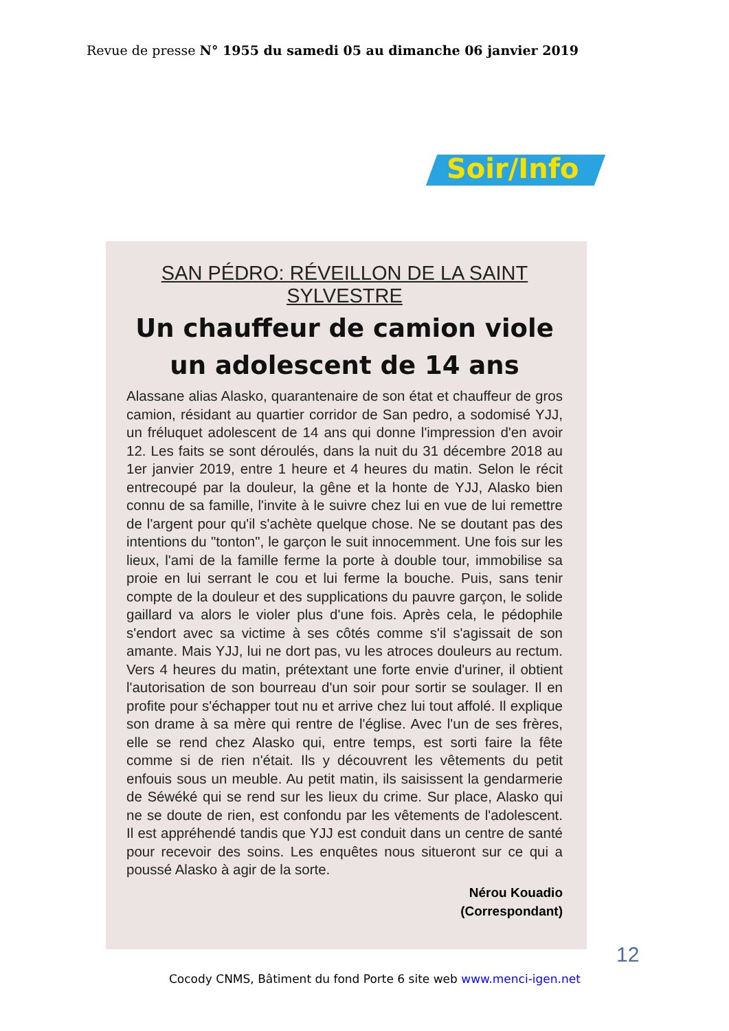Revue de presse N° 1955 du samedi 05 au dimanche 06 janvier 2019
Soir/Info
SAN PÉDRO: RÉVEILLON DE LA SAINT SYLVESTRE
Un chauffeur de camion viole un adolescent de 14 ans
Alassane alias Alasko, quarantenaire de son état et chauffeur de gros camion, résidant au quartier corridor de San pedro, a sodomisé YJJ, un fréluquet adolescent de 14 ans qui donne l'impression d'en avoir 12. Les faits se sont déroulés, dans la nuit du 31 décembre 2018 au 1er janvier 2019, entre 1 heure et 4 heures du matin. Selon le récit entrecoupé par la douleur, la gêne et la honte de YJJ, Alasko bien connu de sa famille, l'invite à le suivre chez lui en vue de lui remettre de l'argent pour qu'il s'achète quelque chose. Ne se doutant pas des intentions du "tonton", le garçon le suit innocemment. Une fois sur les lieux, l'ami de la famille ferme la porte à double tour, immobilise sa proie en lui serrant le cou et lui ferme la bouche. Puis, sans tenir compte de la douleur et des supplications du pauvre garçon, le solide gaillard va alors le violer plus d'une fois. Après cela, le pédophile s'endort avec sa victime à ses côtés comme s'il s'agissait de son amante. Mais YJJ, lui ne dort pas, vu les atroces douleurs au rectum. Vers 4 heures du matin, prétextant une forte envie d'uriner, il obtient l'autorisation de son bourreau d'un soir pour sortir se soulager. Il en profite pour s'échapper tout nu et arrive chez lui tout affolé. Il explique son drame à sa mère qui rentre de l'église. Avec l'un de ses frères, elle se rend chez Alasko qui, entre temps, est sorti faire la fête comme si de rien n'était. Ils y découvrent les vêtements du petit enfouis sous un meuble. Au petit matin, ils saisissent la gendarmerie de Séwéké qui se rend sur les lieux du crime. Sur place, Alasko qui ne se doute de rien, est confondu par les vêtements de l'adolescent. Il est appréhendé tandis que YJJ est conduit dans un centre de santé pour recevoir des soins. Les enquêtes nous situeront sur ce qui a poussé Alasko à agir de la sorte.
Nérou Kouadio
(Correspondant)
12
Cocody CNMS, Bâtiment du fond Porte 6 site web www.menci-igen.net